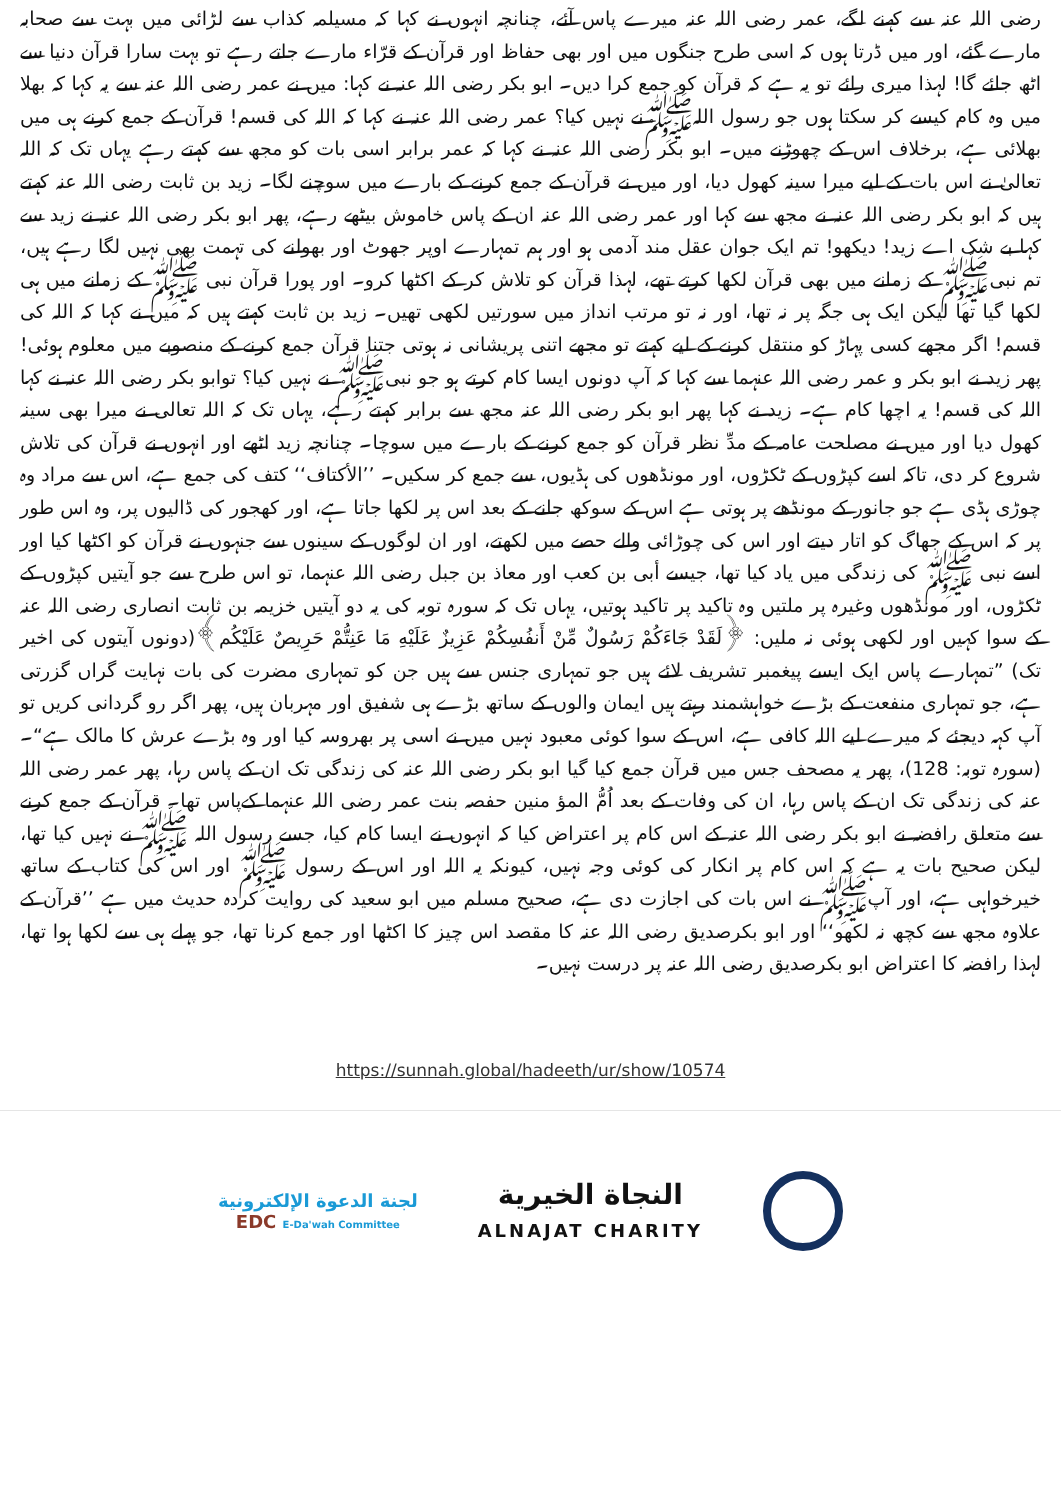رضی اللہ عنہ سے کہنے لگے، عمر رضی اللہ عنہ میرے پاس آئے، چنانچہ انہوں نے کہا کہ مسیلمہ کذاب سے لڑائی میں بہت سے صحابہ مارے گئے، اور میں ڈرتا ہوں کہ اسی طرح جنگوں میں اور بھی حفاظ اور قرآن کے قرّاء مارے جاتے رہے تو بہت سارا قرآن دنیا سے اٹھ جائے گا! لہذا میری رائے تو یہ ہے کہ قرآن کو جمع کرا دیں۔ ابو بکر رضی اللہ عنہ نے کہا: میں نے عمر رضی اللہ عنہ سے یہ کہا کہ بھلا میں وہ کام کیسے کر سکتا ہوں جو رسول اللہﷺنے نہیں کیا؟ عمر رضی اللہ عنہ نے کہا کہ اللہ کی قسم! قرآن کے جمع کرنے ہی میں بھلائی ہے، برخلاف اس کے چھوڑنے میں۔ ابو بکر رضی اللہ عنہ نے کہا کہ عمر برابر اسی بات کو مجھ سے کہتے رہے یہاں تک کہ اللہ تعالیٰ نے اس بات کے لیے میرا سینہ کھول دیا، اور میں نے قرآن کے جمع کرنے کے بارے میں سوچنے لگا۔ زید بن ثابت رضی اللہ عنہ کہتے ہیں کہ ابو بکر رضی اللہ عنہ نے مجھ سے کہا اور عمر رضی اللہ عنہ ان کے پاس خاموش بیٹھے رہے، پھر ابو بکر رضی اللہ عنہ نے زید سے کہا بے شک اے زید! دیکھو! تم ایک جوان عقل مند آدمی ہو اور ہم تمہارے اوپر جھوٹ اور بھولنے کی تہمت بھی نہیں لگا رہے ہیں، تم نبیﷺ کے زمانے میں بھی قرآن لکھا کرتے تھے، لہذا قرآن کو تلاش کر کے اکٹھا کرو۔ اور پورا قرآن نبی ﷺ کے زمانے میں ہی لکھا گیا تھا لیکن ایک ہی جگہ پر نہ تھا، اور نہ تو مرتب انداز میں سورتیں لکھی تھیں۔ زید بن ثابت کہتے ہیں کہ میں نے کہا کہ اللہ کی قسم! اگر مجھے کسی پہاڑ کو منتقل کرنے کے لیے کہتے تو مجھے اتنی پریشانی نہ ہوتی جتنا قرآن جمع کرنے کے منصوبے میں معلوم ہوئی! پھر زید نے ابو بکر و عمر رضی اللہ عنہما سے کہا کہ آپ دونوں ایسا کام کرتے ہو جو نبیﷺ نے نہیں کیا؟ توابو بکر رضی اللہ عنہ نے کہا اللہ کی قسم! یہ اچھا کام ہے۔ زید نے کہا پھر ابو بکر رضی اللہ عنہ مجھ سے برابر کہتے رہے، یہاں تک کہ اللہ تعالی نے میرا بھی سینہ کھول دیا اور میں نے مصلحت عامہ کے مدِّ نظر قرآن کو جمع کرنے کے بارے میں سوچا۔ چنانچہ زید اٹھے اور انہوں نے قرآن کی تلاش شروع کر دی، تاکہ اسے کپڑوں کے ٹکڑوں، اور مونڈھوں کی ہڈیوں، سے جمع کر سکیں۔ ’’الأکتاف‘‘ کتف کی جمع ہے، اس سے مراد وہ چوڑی ہڈی ہے جو جانور کے مونڈھے پر ہوتی ہے اس کے سوکھ جانے کے بعد اس پر لکھا جاتا ہے، اور کھجور کی ڈالیوں پر، وہ اس طور پر کہ اس کے جھاگ کو اتار دیتے اور اس کی چوڑائی والے حصے میں لکھتے، اور ان لوگوں کے سینوں سے جنہوں نے قرآن کو اکٹھا کیا اور اسے نبی ﷺ کی زندگی میں یاد کیا تھا، جیسے أبی بن کعب اور معاذ بن جبل رضی اللہ عنہما، تو اس طرح سے جو آیتیں کپڑوں کے ٹکڑوں، اور مونڈھوں وغیرہ پر ملتیں وہ تاکید پر تاکید ہوتیں، یہاں تک کہ سورہ توبہ کی یہ دو آیتیں خزیمہ بن ثابت انصاری رضی اللہ عنہ کے سوا کہیں اور لکھی ہوئی نہ ملیں: ﴿لَقَدْ جَاءَكُمْ رَسُولٌ مِّنْ أَنفُسِكُمْ عَزِيزٌ عَلَيْهِ مَا عَنِتُّمْ حَرِيصٌ عَلَيْكُم﴾(دونوں آیتوں کی اخیر تک) ”تمہارے پاس ایک ایسے پیغمبر تشریف لائے ہیں جو تمہاری جنس سے ہیں جن کو تمہاری مضرت کی بات نہایت گراں گزرتی ہے، جو تمہاری منفعت کے بڑے خواہشمند رہتے ہیں ایمان والوں کے ساتھ بڑے ہی شفیق اور مہربان ہیں، پھر اگر رو گردانی کریں تو آپ کہہ دیجئے کہ میرے لیے اللہ کافی ہے، اس کے سوا کوئی معبود نہیں میں نے اسی پر بھروسہ کیا اور وہ بڑے عرش کا مالک ہے“۔ (سورہ توبہ: 128)، پھر یہ مصحف جس میں قرآن جمع کیا گیا ابو بکر رضی اللہ عنہ کی زندگی تک ان کے پاس رہا، پھر عمر رضی اللہ عنہ کی زندگی تک ان کے پاس رہا، ان کی وفات کے بعد اُمُّ المؤ منین حفصہ بنت عمر رضی اللہ عنہما کےپاس تھا۔ قرآن کے جمع کرنے سے متعلق رافضہ نے ابو بکر رضی اللہ عنہ کے اس کام پر اعتراض کیا کہ انہوں نے ایسا کام کیا، جسے رسول اللہ ﷺ نے نہیں کیا تھا، لیکن صحیح بات یہ ہے کہ اس کام پر انکار کی کوئی وجہ نہیں، کیونکہ یہ اللہ اور اس کے رسول ﷺ اور اس کی کتاب کے ساتھ خیرخواہی ہے، اور آپﷺ نے اس بات کی اجازت دی ہے، صحیح مسلم میں ابو سعید کی روایت کردہ حدیث میں ہے ’’قرآن کے علاوہ مجھ سے کچھ نہ لکھو‘‘ اور ابو بکرصدیق رضی اللہ عنہ کا مقصد اس چیز کا اکٹھا اور جمع کرنا تھا، جو پہلے ہی سے لکھا ہوا تھا، لہذا رافضہ کا اعتراض ابو بکرصدیق رضی اللہ عنہ پر درست نہیں۔
https://sunnah.global/hadeeth/ur/show/10574
لجنة الدعوة الإلكترونية
EDC E-Da'wah Committee
النجاة الخيرية
ALNAJAT CHARITY